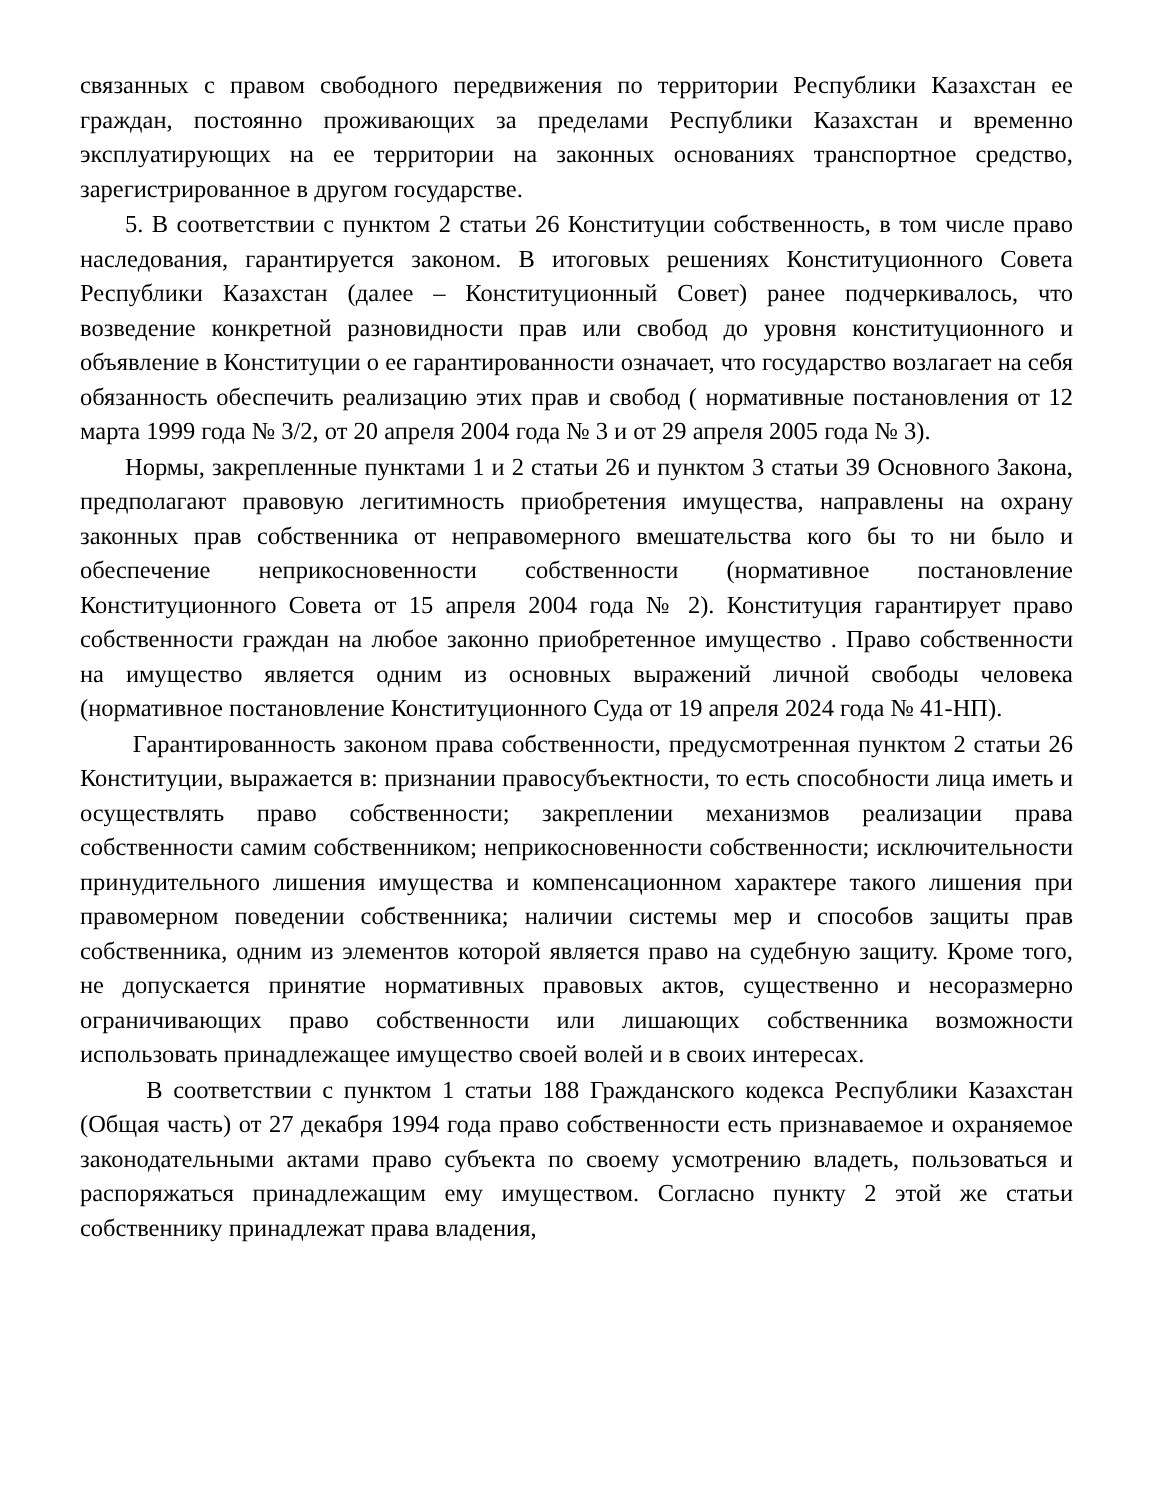связанных с правом свободного передвижения по территории Республики Казахстан ее граждан, постоянно проживающих за пределами Республики Казахстан и временно эксплуатирующих на ее территории на законных основаниях транспортное средство, зарегистрированное в другом государстве.
5. В соответствии с пунктом 2 статьи 26 Конституции собственность, в том числе право наследования, гарантируется законом. В итоговых решениях Конституционного Совета Республики Казахстан (далее – Конституционный Совет) ранее подчеркивалось, что возведение конкретной разновидности прав или свобод до уровня конституционного и объявление в Конституции о ее гарантированности означает, что государство возлагает на себя обязанность обеспечить реализацию этих прав и свобод ( нормативные постановления от 12 марта 1999 года № 3/2, от 20 апреля 2004 года № 3 и от 29 апреля 2005 года № 3).
Нормы, закрепленные пунктами 1 и 2 статьи 26 и пунктом 3 статьи 39 Основного Закона, предполагают правовую легитимность приобретения имущества, направлены на охрану законных прав собственника от неправомерного вмешательства кого бы то ни было и обеспечение неприкосновенности собственности (нормативное постановление Конституционного Совета от 15 апреля 2004 года № 2). Конституция гарантирует право собственности граждан на любое законно приобретенное имущество . Право собственности на имущество является одним из основных выражений личной свободы человека (нормативное постановление Конституционного Суда от 19 апреля 2024 года № 41-НП).
Гарантированность законом права собственности, предусмотренная пунктом 2 статьи 26 Конституции, выражается в: признании правосубъектности, то есть способности лица иметь и осуществлять право собственности; закреплении механизмов реализации права собственности самим собственником; неприкосновенности собственности; исключительности принудительного лишения имущества и компенсационном характере такого лишения при правомерном поведении собственника; наличии системы мер и способов защиты прав собственника, одним из элементов которой является право на судебную защиту. Кроме того, не допускается принятие нормативных правовых актов, существенно и несоразмерно ограничивающих право собственности или лишающих собственника возможности использовать принадлежащее имущество своей волей и в своих интересах.
В соответствии с пунктом 1 статьи 188 Гражданского кодекса Республики Казахстан (Общая часть) от 27 декабря 1994 года право собственности есть признаваемое и охраняемое законодательными актами право субъекта по своему усмотрению владеть, пользоваться и распоряжаться принадлежащим ему имуществом. Согласно пункту 2 этой же статьи собственнику принадлежат права владения,